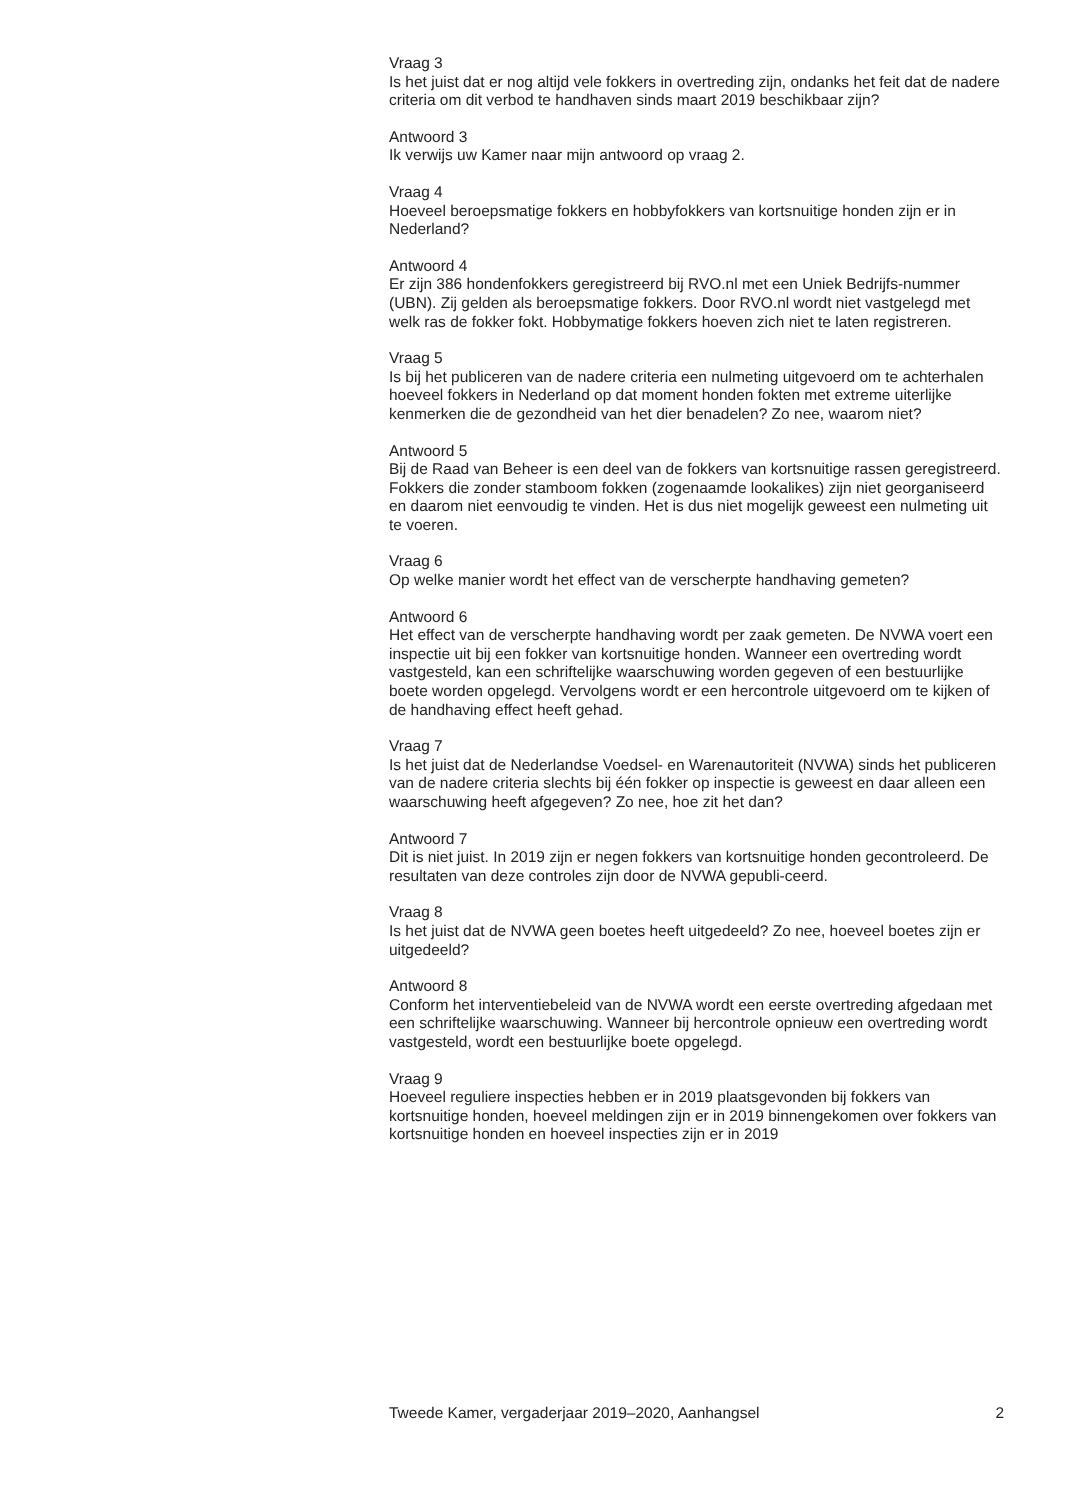Vraag 3
Is het juist dat er nog altijd vele fokkers in overtreding zijn, ondanks het feit dat de nadere criteria om dit verbod te handhaven sinds maart 2019 beschikbaar zijn?
Antwoord 3
Ik verwijs uw Kamer naar mijn antwoord op vraag 2.
Vraag 4
Hoeveel beroepsmatige fokkers en hobbyfokkers van kortsnuitige honden zijn er in Nederland?
Antwoord 4
Er zijn 386 hondenfokkers geregistreerd bij RVO.nl met een Uniek Bedrijfs-nummer (UBN). Zij gelden als beroepsmatige fokkers. Door RVO.nl wordt niet vastgelegd met welk ras de fokker fokt. Hobbymatige fokkers hoeven zich niet te laten registreren.
Vraag 5
Is bij het publiceren van de nadere criteria een nulmeting uitgevoerd om te achterhalen hoeveel fokkers in Nederland op dat moment honden fokten met extreme uiterlijke kenmerken die de gezondheid van het dier benadelen? Zo nee, waarom niet?
Antwoord 5
Bij de Raad van Beheer is een deel van de fokkers van kortsnuitige rassen geregistreerd. Fokkers die zonder stamboom fokken (zogenaamde lookalikes) zijn niet georganiseerd en daarom niet eenvoudig te vinden. Het is dus niet mogelijk geweest een nulmeting uit te voeren.
Vraag 6
Op welke manier wordt het effect van de verscherpte handhaving gemeten?
Antwoord 6
Het effect van de verscherpte handhaving wordt per zaak gemeten. De NVWA voert een inspectie uit bij een fokker van kortsnuitige honden. Wanneer een overtreding wordt vastgesteld, kan een schriftelijke waarschuwing worden gegeven of een bestuurlijke boete worden opgelegd. Vervolgens wordt er een hercontrole uitgevoerd om te kijken of de handhaving effect heeft gehad.
Vraag 7
Is het juist dat de Nederlandse Voedsel- en Warenautoriteit (NVWA) sinds het publiceren van de nadere criteria slechts bij één fokker op inspectie is geweest en daar alleen een waarschuwing heeft afgegeven? Zo nee, hoe zit het dan?
Antwoord 7
Dit is niet juist. In 2019 zijn er negen fokkers van kortsnuitige honden gecontroleerd. De resultaten van deze controles zijn door de NVWA gepubli-ceerd.
Vraag 8
Is het juist dat de NVWA geen boetes heeft uitgedeeld? Zo nee, hoeveel boetes zijn er uitgedeeld?
Antwoord 8
Conform het interventiebeleid van de NVWA wordt een eerste overtreding afgedaan met een schriftelijke waarschuwing. Wanneer bij hercontrole opnieuw een overtreding wordt vastgesteld, wordt een bestuurlijke boete opgelegd.
Vraag 9
Hoeveel reguliere inspecties hebben er in 2019 plaatsgevonden bij fokkers van kortsnuitige honden, hoeveel meldingen zijn er in 2019 binnengekomen over fokkers van kortsnuitige honden en hoeveel inspecties zijn er in 2019
Tweede Kamer, vergaderjaar 2019–2020, Aanhangsel 2